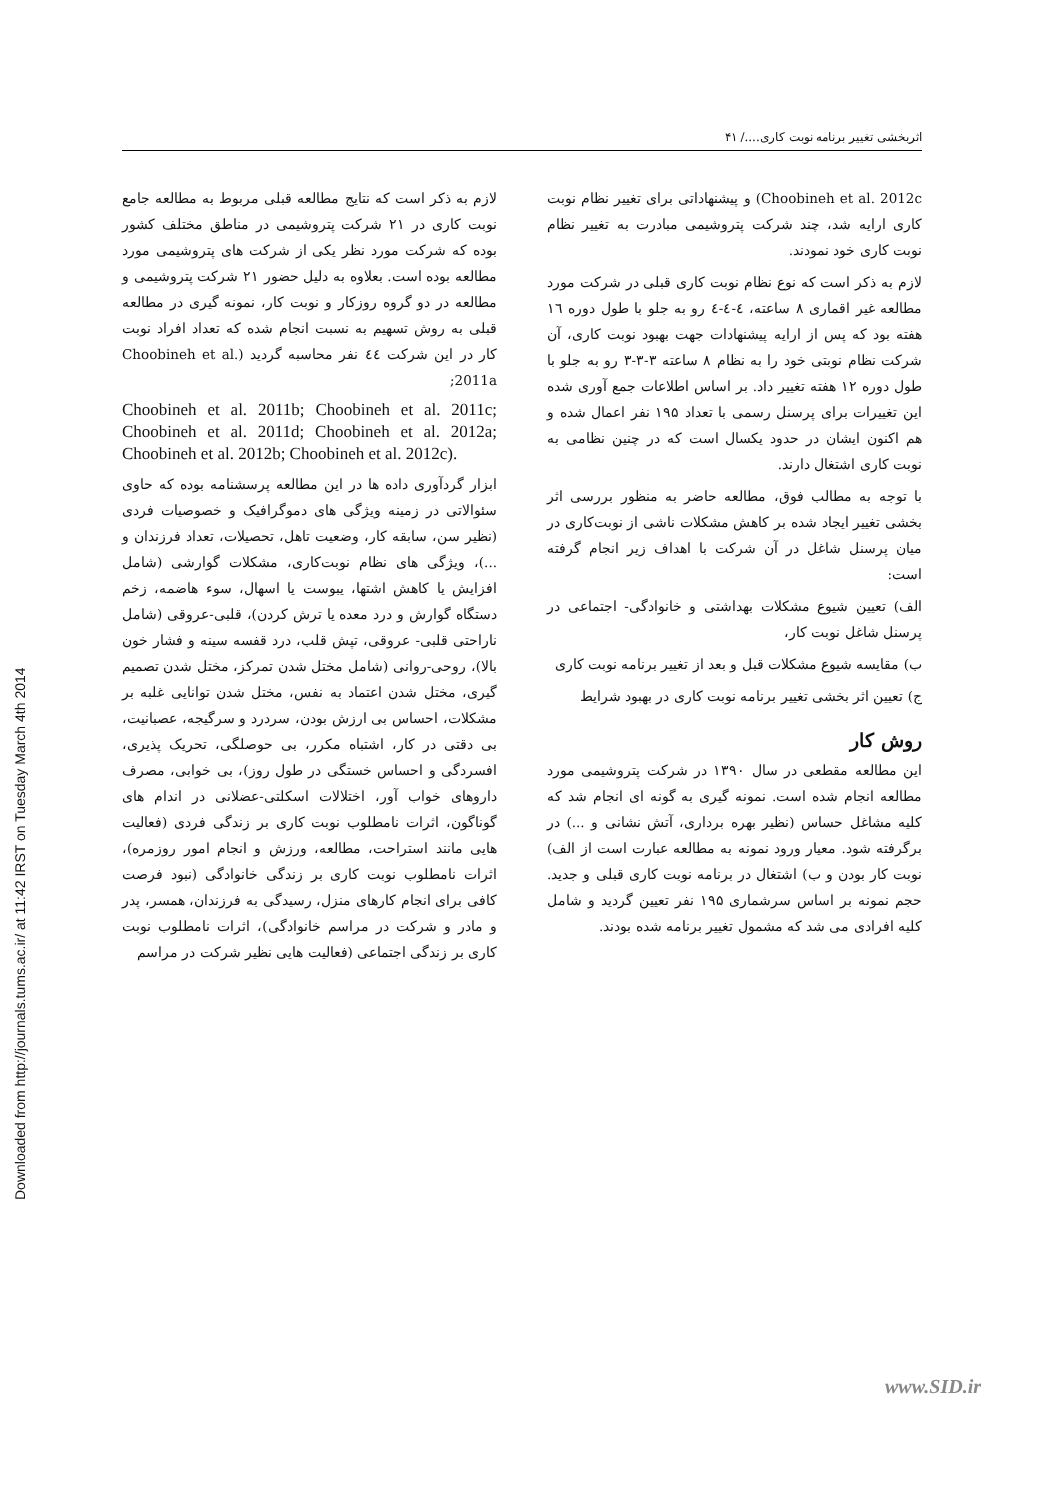Downloaded from http://journals.tums.ac.ir/ at 11:42 IRST on Tuesday March 4th 2014
اثربخشی تغییر برنامه نوبت کاری..../ ۴۱
Choobineh et al. 2012c) و پیشنهاداتی برای تغییر نظام نوبت کاری ارایه شد، چند شرکت پتروشیمی مبادرت به تغییر نظام نوبت کاری خود نمودند.
لازم به ذکر است که نوع نظام نوبت کاری قبلی در شرکت مورد مطالعه غیر اقماری ۸ ساعته، ٤-٤-٤ رو به جلو با طول دوره ١٦ هفته بود که پس از ارایه پیشنهادات جهت بهبود نوبت کاری، آن شرکت نظام نوبتی خود را به نظام ۸ ساعته ۳-۳-۳ رو به جلو با طول دوره ۱۲ هفته تغییر داد. بر اساس اطلاعات جمع آوری شده این تغییرات برای پرسنل رسمی با تعداد ۱۹۵ نفر اعمال شده و هم اکنون ایشان در حدود یکسال است که در چنین نظامی به نوبت کاری اشتغال دارند.
با توجه به مطالب فوق، مطالعه حاضر به منظور بررسی اثر بخشی تغییر ایجاد شده بر کاهش مشکلات ناشی از نوبت‌کاری در میان پرسنل شاغل در آن شرکت با اهداف زیر انجام گرفته است:
الف) تعیین شیوع مشکلات بهداشتی و خانوادگی- اجتماعی در پرسنل شاغل نوبت کار،
ب) مقایسه شیوع مشکلات قبل و بعد از تغییر برنامه نوبت کاری
ج) تعیین اثر بخشی تغییر برنامه نوبت کاری در بهبود شرایط
روش کار
این مطالعه مقطعی در سال ۱۳۹۰ در شرکت پتروشیمی مورد مطالعه انجام شده است. نمونه گیری به گونه ای انجام شد که کلیه مشاغل حساس (نظیر بهره برداری، آتش نشانی و ...) در برگرفته شود. معیار ورود نمونه به مطالعه عبارت است از الف) نوبت کار بودن و ب) اشتغال در برنامه نوبت کاری قبلی و جدید. حجم نمونه بر اساس سرشماری ۱۹۵ نفر تعیین گردید و شامل کلیه افرادی می شد که مشمول تغییر برنامه شده بودند.
لازم به ذکر است که نتایج مطالعه قبلی مربوط به مطالعه جامع نوبت کاری در ۲۱ شرکت پتروشیمی در مناطق مختلف کشور بوده که شرکت مورد نظر یکی از شرکت های پتروشیمی مورد مطالعه بوده است. بعلاوه به دلیل حضور ۲۱ شرکت پتروشیمی و مطالعه در دو گروه روزکار و نوبت کار، نمونه گیری در مطالعه قبلی به روش تسهیم به نسبت انجام شده که تعداد افراد نوبت کار در این شرکت ٤٤ نفر محاسبه گردید (Choobineh et al. 2011a;
Choobineh et al. 2011b; Choobineh et al. 2011c; Choobineh et al. 2011d; Choobineh et al. 2012a; Choobineh et al. 2012b; Choobineh et al. 2012c).
ابزار گردآوری داده ها در این مطالعه پرسشنامه بوده که حاوی سئوالاتی در زمینه ویژگی های دموگرافیک و خصوصیات فردی (نظیر سن، سابقه کار، وضعیت تاهل، تحصیلات، تعداد فرزندان و ...)، ویژگی های نظام نوبت‌کاری، مشکلات گوارشی (شامل افزایش یا کاهش اشتها، یبوست یا اسهال، سوء هاضمه، زخم دستگاه گوارش و درد معده یا ترش کردن)، قلبی-عروقی (شامل ناراحتی قلبی- عروقی، تپش قلب، درد قفسه سینه و فشار خون بالا)، روحی-روانی (شامل مختل شدن تمرکز، مختل شدن تصمیم گیری، مختل شدن اعتماد به نفس، مختل شدن توانایی غلبه بر مشکلات، احساس بی ارزش بودن، سردرد و سرگیجه، عصبانیت، بی دقتی در کار، اشتباه مکرر، بی حوصلگی، تحریک پذیری، افسردگی و احساس خستگی در طول روز)، بی خوابی، مصرف داروهای خواب آور، اختلالات اسکلتی-عضلانی در اندام های گوناگون، اثرات نامطلوب نوبت کاری بر زندگی فردی (فعالیت هایی مانند استراحت، مطالعه، ورزش و انجام امور روزمره)، اثرات نامطلوب نوبت کاری بر زندگی خانوادگی (نبود فرصت کافی برای انجام کارهای منزل، رسیدگی به فرزندان، همسر، پدر و مادر و شرکت در مراسم خانوادگی)، اثرات نامطلوب نوبت کاری بر زندگی اجتماعی (فعالیت هایی نظیر شرکت در مراسم
www.SID.ir